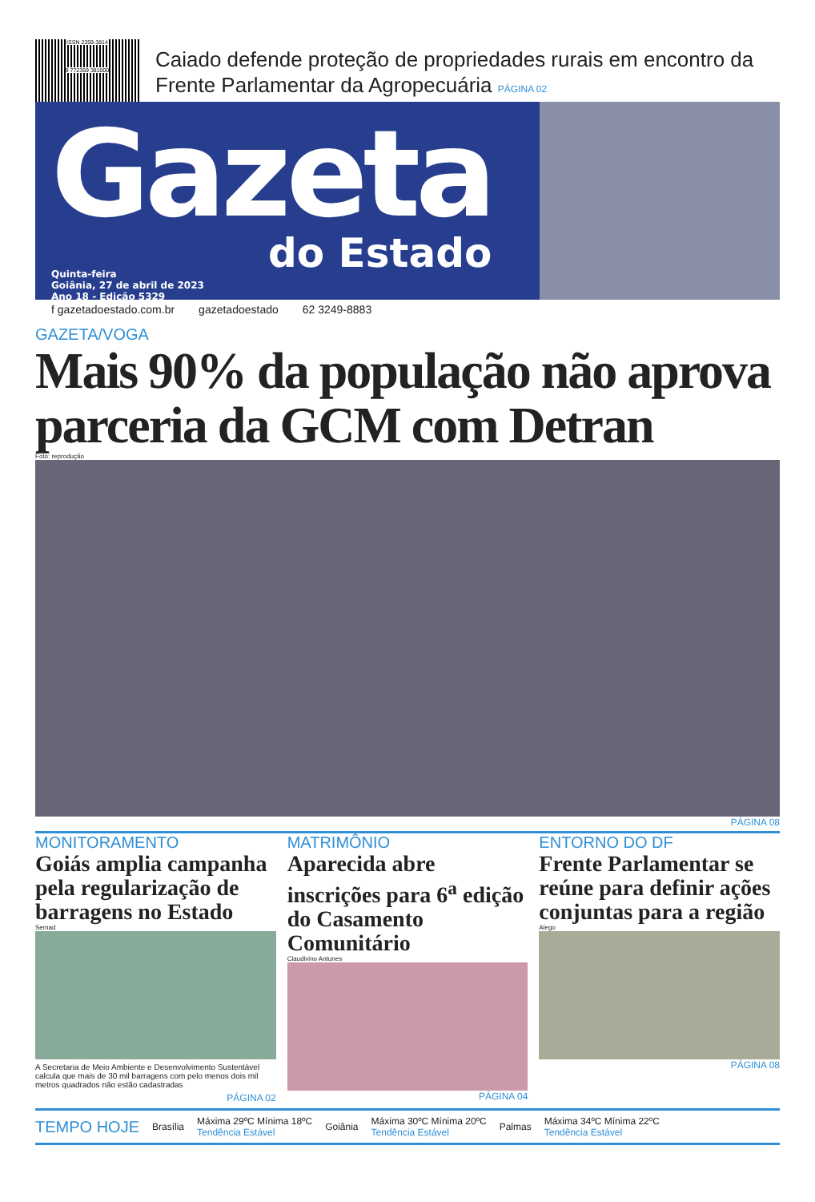ISSN 2359-3814
9 772359 381000
Caiado defende proteção de propriedades rurais em encontro da Frente Parlamentar da Agropecuária PÁGINA 02
Gazeta
do Estado
Quinta-feira
Goiânia, 27 de abril de 2023
Ano 18 - Edição 5329
f gazetadoestado.com.br gazetadoestado 62 3249-8883
GAZETA/VOGA
Mais 90% da população não aprova parceria da GCM com Detran
Foto: reprodução
PÁGINA 08
MONITORAMENTO
Goiás amplia campanha pela regularização de barragens no Estado
Semad
A Secretaria de Meio Ambiente e Desenvolvimento Sustentável calcula que mais de 30 mil barragens com pelo menos dois mil metros quadrados não estão cadastradas
PÁGINA 02
MATRIMÔNIO
Aparecida abre inscrições para 6<sup>a</sup> edição do Casamento Comunitário
Claudivino Antunes
PÁGINA 04
ENTORNO DO DF
Frente Parlamentar se reúne para definir ações conjuntas para a região
Alego
PÁGINA 08
TEMPO HOJE Brasília Máxima 29ºC Mínima 18ºC
Tendência Estável Goiânia Máxima 30ºC Mínima 20ºC
Tendência Estável Palmas Máxima 34ºC Mínima 22ºC
Tendência Estável